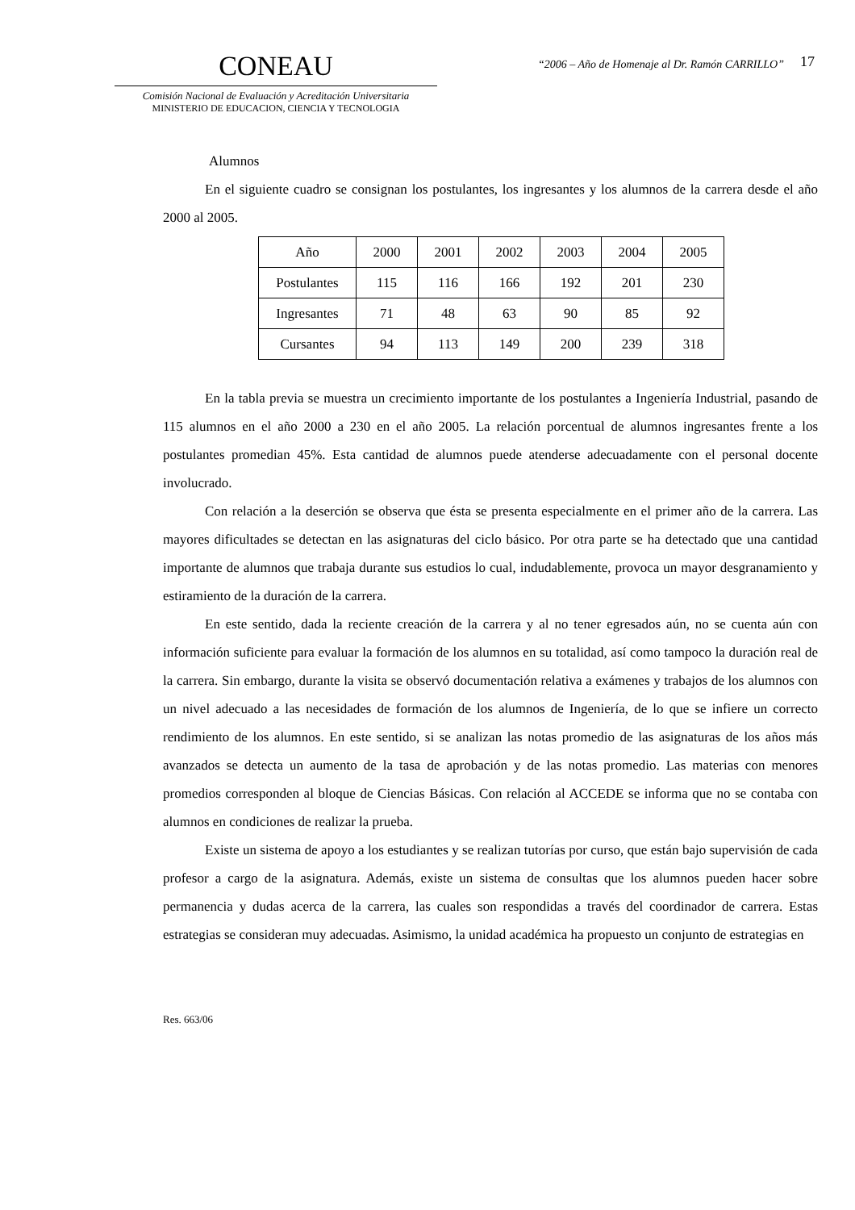CONEAU
Comisión Nacional de Evaluación y Acreditación Universitaria
MINISTERIO DE EDUCACION, CIENCIA Y TECNOLOGIA
“2006 – Año de Homenaje al Dr. Ramón CARRILLO”
17
Alumnos
En el siguiente cuadro se consignan los postulantes, los ingresantes y los alumnos de la carrera desde el año 2000 al 2005.
| Año | 2000 | 2001 | 2002 | 2003 | 2004 | 2005 |
| Postulantes | 115 | 116 | 166 | 192 | 201 | 230 |
| Ingresantes | 71 | 48 | 63 | 90 | 85 | 92 |
| Cursantes | 94 | 113 | 149 | 200 | 239 | 318 |
En la tabla previa se muestra un crecimiento importante de los postulantes a Ingeniería Industrial, pasando de 115 alumnos en el año 2000 a 230 en el año 2005. La relación porcentual de alumnos ingresantes frente a los postulantes promedian 45%. Esta cantidad de alumnos puede atenderse adecuadamente con el personal docente involucrado.
Con relación a la deserción se observa que ésta se presenta especialmente en el primer año de la carrera. Las mayores dificultades se detectan en las asignaturas del ciclo básico. Por otra parte se ha detectado que una cantidad importante de alumnos que trabaja durante sus estudios lo cual, indudablemente, provoca un mayor desgranamiento y estiramiento de la duración de la carrera.
En este sentido, dada la reciente creación de la carrera y al no tener egresados aún, no se cuenta aún con información suficiente para evaluar la formación de los alumnos en su totalidad, así como tampoco la duración real de la carrera. Sin embargo, durante la visita se observó documentación relativa a exámenes y trabajos de los alumnos con un nivel adecuado a las necesidades de formación de los alumnos de Ingeniería, de lo que se infiere un correcto rendimiento de los alumnos. En este sentido, si se analizan las notas promedio de las asignaturas de los años más avanzados se detecta un aumento de la tasa de aprobación y de las notas promedio. Las materias con menores promedios corresponden al bloque de Ciencias Básicas. Con relación al ACCEDE se informa que no se contaba con alumnos en condiciones de realizar la prueba.
Existe un sistema de apoyo a los estudiantes y se realizan tutorías por curso, que están bajo supervisión de cada profesor a cargo de la asignatura. Además, existe un sistema de consultas que los alumnos pueden hacer sobre permanencia y dudas acerca de la carrera, las cuales son respondidas a través del coordinador de carrera. Estas estrategias se consideran muy adecuadas. Asimismo, la unidad académica ha propuesto un conjunto de estrategias en
Res. 663/06